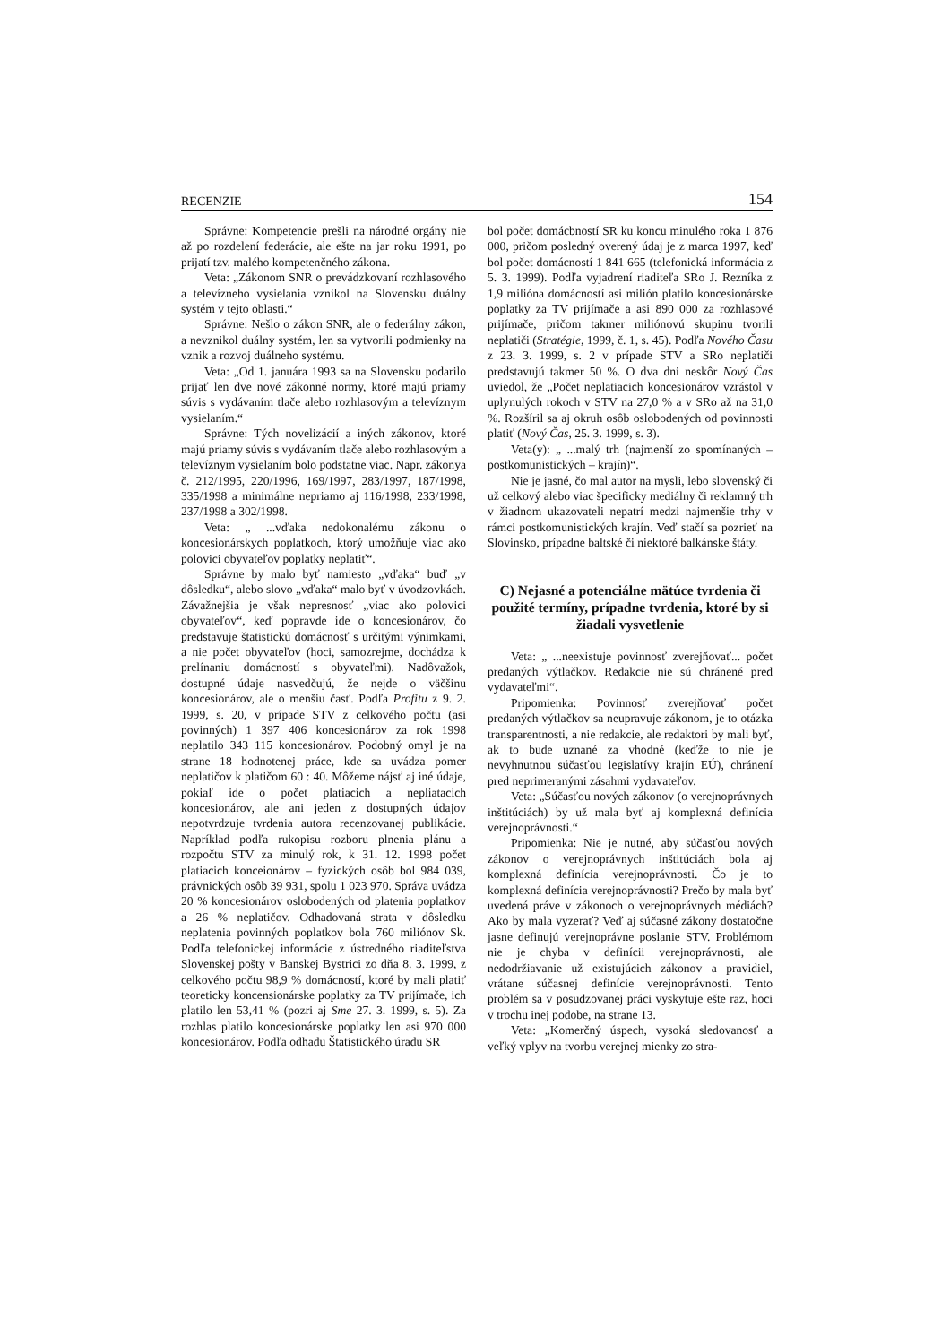RECENZIE 154
Správne: Kompetencie prešli na národné orgány nie až po rozdelení federácie, ale ešte na jar roku 1991, po prijatí tzv. malého kompetenčného zákona.
Veta: „Zákonom SNR o prevádzkovaní rozhlasového a televízneho vysielania vznikol na Slovensku duálny systém v tejto oblasti.“
Správne: Nešlo o zákon SNR, ale o federálny zákon, a nevznikol duálny systém, len sa vytvorili podmienky na vznik a rozvoj duálneho systému.
Veta: „Od 1. januára 1993 sa na Slovensku podarilo prijať len dve nové zákonné normy, ktoré majú priamy súvis s vydávaním tlače alebo rozhlasovým a televíznym vysielaním.“
Správne: Tých novelizácií a iných zákonov, ktoré majú priamy súvis s vydávaním tlače alebo rozhlasovým a televíznym vysielaním bolo podstatne viac. Napr. zákonya č. 212/1995, 220/1996, 169/1997, 283/1997, 187/1998, 335/1998 a minimálne nepriamo aj 116/1998, 233/1998, 237/1998 a 302/1998.
Veta: „ ...vďaka nedokonalému zákonu o koncesionárskych poplatkoch, ktorý umožňuje viac ako polovici obyvateľov poplatky neplatiť“.
Správne by malo byť namiesto „vďaka“ buď „v dôsledku“, alebo slovo „vďaka“ malo byť v úvodzovkách. Závažnejšia je však nepresnosť „viac ako polovici obyvateľov“, keď popravde ide o koncesionárov, čo predstavuje štatistickú domácnosť s určitými výnimkami, a nie počet obyvateľov (hoci, samozrejme, dochádza k prelínaniu domácností s obyvateľmi). Nadôvažok, dostupné údaje nasvedčujú, že nejde o väčšinu koncesionárov, ale o menšiu časť. Podľa Profitu z 9. 2. 1999, s. 20, v prípade STV z celkového počtu (asi povinných) 1 397 406 koncesionárov za rok 1998 neplatilo 343 115 koncesionárov. Podobný omyl je na strane 18 hodnotenej práce, kde sa uvádza pomer neplatičov k platičom 60 : 40. Môžeme nájsť aj iné údaje, pokiaľ ide o počet platiacich a nepliatacich koncesionárov, ale ani jeden z dostupných údajov nepotvrdzuje tvrdenia autora recenzovanej publikácie. Napríklad podľa rukopisu rozboru plnenia plánu a rozpočtu STV za minulý rok, k 31. 12. 1998 počet platiacich konceionárov – fyzických osôb bol 984 039, právnických osôb 39 931, spolu 1 023 970. Správa uvádza 20 % koncesionárov oslobodených od platenia poplatkov a 26 % neplatičov. Odhadovaná strata v dôsledku neplatenia povinných poplatkov bola 760 miliónov Sk. Podľa telefonickej informácie z ústredného riaditeľstva Slovenskej pošty v Banskej Bystrici zo dňa 8. 3. 1999, z celkového počtu 98,9 % domácností, ktoré by mali platiť teoreticky koncensionárske poplatky za TV prijímače, ich platilo len 53,41 % (pozri aj Sme 27. 3. 1999, s. 5). Za rozhlas platilo koncesionárske poplatky len asi 970 000 koncesionárov. Podľa odhadu Štatistického úradu SR
bol počet domácbností SR ku koncu minulého roka 1 876 000, pričom posledný overený údaj je z marca 1997, keď bol počet domácností 1 841 665 (telefonická informácia z 5. 3. 1999). Podľa vyjadrení riaditeľa SRo J. Rezníka z 1,9 milióna domácností asi milión platilo koncesionárske poplatky za TV prijímače a asi 890 000 za rozhlasové prijímače, pričom takmer miliónovú skupinu tvorili neplatiči (Stratégie, 1999, č. 1, s. 45). Podľa Nového Času z 23. 3. 1999, s. 2 v prípade STV a SRo neplatiči predstavujú takmer 50 %. O dva dni neskôr Nový Čas uviedol, že „Počet neplatiacich koncesionárov vzrástol v uplynulých rokoch v STV na 27,0 % a v SRo až na 31,0 %. Rozšíril sa aj okruh osôb oslobodených od povinnosti platiť (Nový Čas, 25. 3. 1999, s. 3).
Veta(y): „ ...malý trh (najmenší zo spomínaných – postkomunistických – krajín)“.
Nie je jasné, čo mal autor na mysli, lebo slovenský či už celkový alebo viac špecificky mediálny či reklamný trh v žiadnom ukazovateli nepatrí medzi najmenšie trhy v rámci postkomunistických krajín. Veď stačí sa pozrieť na Slovinsko, prípadne baltské či niektoré balkánske štáty.
C) Nejasné a potenciálne mätúce tvrdenia či použité termíny, prípadne tvrdenia, ktoré by si žiadali vysvetlenie
Veta: „ ...neexistuje povinnosť zverejňovať... počet predaných výtlačkov. Redakcie nie sú chránené pred vydavateľmi“.
Pripomienka: Povinnosť zverejňovať počet predaných výtlačkov sa neupravuje zákonom, je to otázka transparentnosti, a nie redakcie, ale redaktori by mali byť, ak to bude uznané za vhodné (keďže to nie je nevyhnutnou súčasťou legislatívy krajín EÚ), chránení pred neprimeranými zásahmi vydavateľov.
Veta: „Súčasťou nových zákonov (o verejnoprávnych inštitúciách) by už mala byť aj komplexná definícia verejnoprávnosti.“
Pripomienka: Nie je nutné, aby súčasťou nových zákonov o verejnoprávnych inštitúciách bola aj komplexná definícia verejnoprávnosti. Čo je to komplexná definícia verejnoprávnosti? Prečo by mala byť uvedená práve v zákonoch o verejnoprávnych médiách? Ako by mala vyzerať? Veď aj súčasné zákony dostatočne jasne definujú verejnoprávne poslanie STV. Problémom nie je chyba v definícii verejnoprávnosti, ale nedodržiavanie už existujúcich zákonov a pravidiel, vrátane súčasnej definície verejnoprávnosti. Tento problém sa v posudzovanej práci vyskytuje ešte raz, hoci v trochu inej podobe, na strane 13.
Veta: „Komerčný úspech, vysoká sledovanosť a veľký vplyv na tvorbu verejnej mienky zo stra-